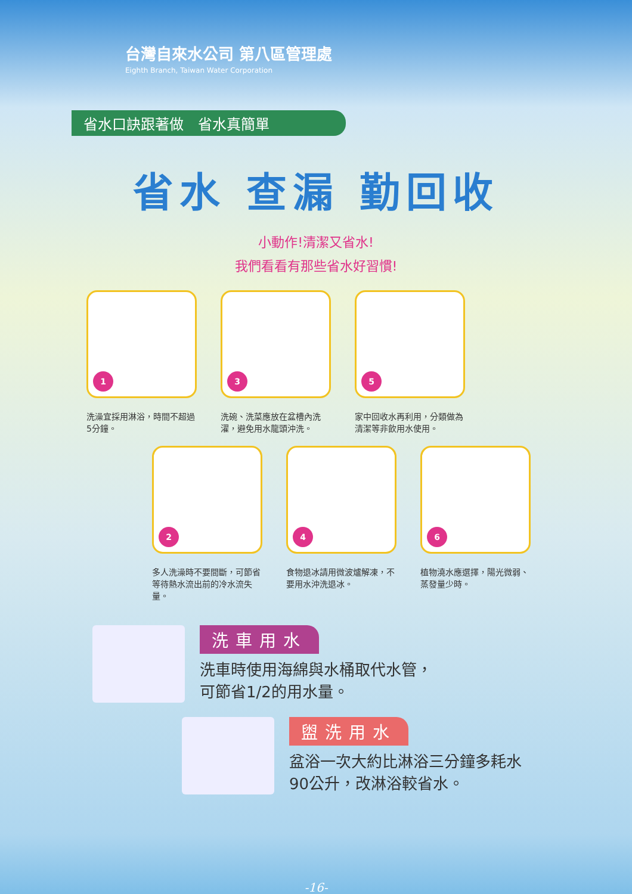台灣自來水公司 第八區管理處
Eighth Branch, Taiwan Water Corporation
省水口訣跟著做　省水真簡單
省水 查漏 勤回收
小動作!清潔又省水!
我們看看有那些省水好習慣!
1
洗澡宜採用淋浴，時間不超過5分鐘。
3
洗碗、洗菜應放在盆槽內洗濯，避免用水龍頭沖洗。
5
家中回收水再利用，分類做為清潔等非飲用水使用。
2
多人洗澡時不要間斷，可節省等待熱水流出前的冷水流失量。
4
食物退冰請用微波爐解凍，不要用水沖洗退冰。
6
植物澆水應選擇，陽光微弱、蒸發量少時。
洗車用水
洗車時使用海綿與水桶取代水管，
可節省1/2的用水量。
盥洗用水
盆浴一次大約比淋浴三分鐘多耗水
90公升，改淋浴較省水。
-16-